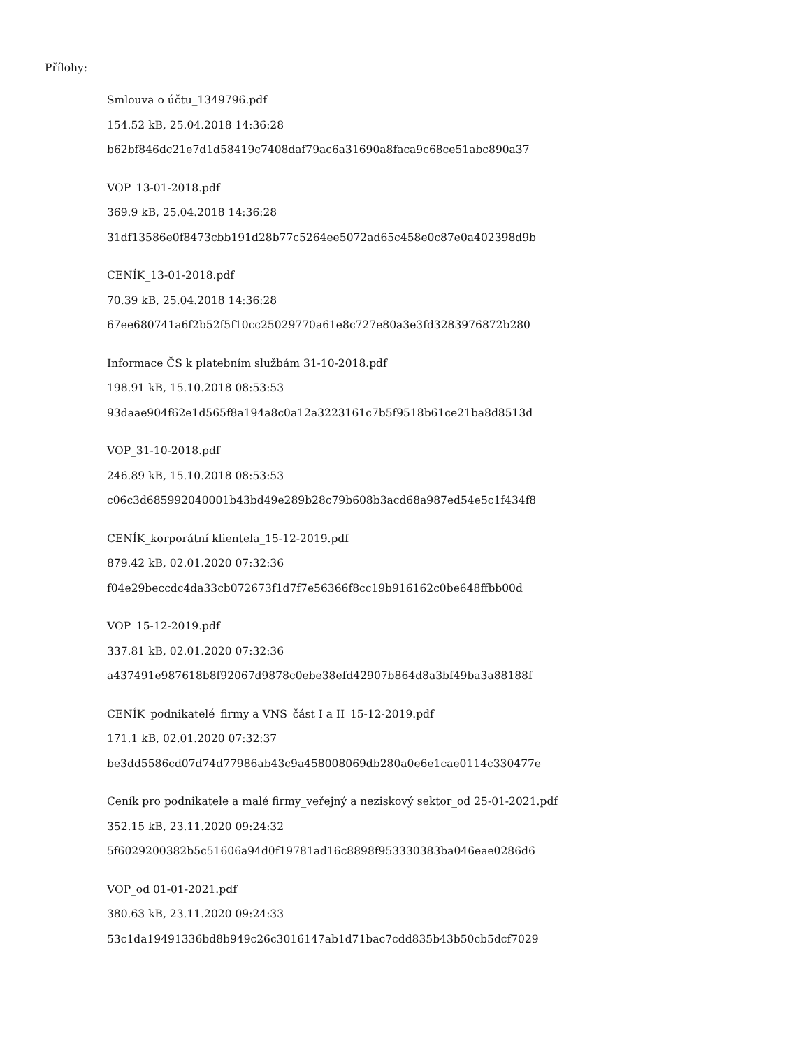Přílohy:
Smlouva o účtu_1349796.pdf
154.52 kB, 25.04.2018 14:36:28
b62bf846dc21e7d1d58419c7408daf79ac6a31690a8faca9c68ce51abc890a37
VOP_13-01-2018.pdf
369.9 kB, 25.04.2018 14:36:28
31df13586e0f8473cbb191d28b77c5264ee5072ad65c458e0c87e0a402398d9b
CENÍK_13-01-2018.pdf
70.39 kB, 25.04.2018 14:36:28
67ee680741a6f2b52f5f10cc25029770a61e8c727e80a3e3fd3283976872b280
Informace ČS k platebním službám 31-10-2018.pdf
198.91 kB, 15.10.2018 08:53:53
93daae904f62e1d565f8a194a8c0a12a3223161c7b5f9518b61ce21ba8d8513d
VOP_31-10-2018.pdf
246.89 kB, 15.10.2018 08:53:53
c06c3d685992040001b43bd49e289b28c79b608b3acd68a987ed54e5c1f434f8
CENÍK_korporátní klientela_15-12-2019.pdf
879.42 kB, 02.01.2020 07:32:36
f04e29beccdc4da33cb072673f1d7f7e56366f8cc19b916162c0be648ffbb00d
VOP_15-12-2019.pdf
337.81 kB, 02.01.2020 07:32:36
a437491e987618b8f92067d9878c0ebe38efd42907b864d8a3bf49ba3a88188f
CENÍK_podnikatelé_firmy a VNS_část I a II_15-12-2019.pdf
171.1 kB, 02.01.2020 07:32:37
be3dd5586cd07d74d77986ab43c9a458008069db280a0e6e1cae0114c330477e
Ceník pro podnikatele a malé firmy_veřejný a neziskový sektor_od 25-01-2021.pdf
352.15 kB, 23.11.2020 09:24:32
5f6029200382b5c51606a94d0f19781ad16c8898f953330383ba046eae0286d6
VOP_od 01-01-2021.pdf
380.63 kB, 23.11.2020 09:24:33
53c1da19491336bd8b949c26c3016147ab1d71bac7cdd835b43b50cb5dcf7029